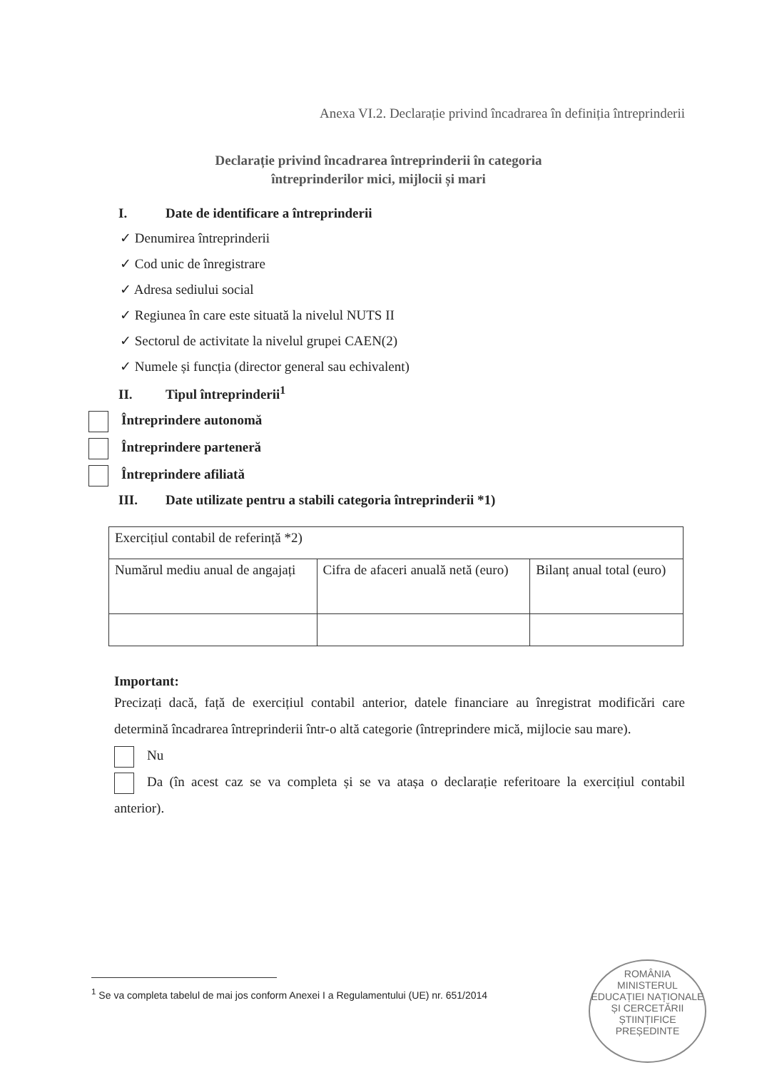Anexa VI.2. Declarație privind încadrarea în definiția întreprinderii
Declarație privind încadrarea întreprinderii în categoria
întreprinderilor mici, mijlocii și mari
I. Date de identificare a întreprinderii
✓ Denumirea întreprinderii
✓ Cod unic de înregistrare
✓ Adresa sediului social
✓ Regiunea în care este situată la nivelul NUTS II
✓ Sectorul de activitate la nivelul grupei CAEN(2)
✓ Numele și funcția (director general sau echivalent)
II. Tipul întreprinderii<sup>1</sup>
Întreprindere autonomă
Întreprindere parteneră
Întreprindere afiliată
III. Date utilizate pentru a stabili categoria întreprinderii *1)
| Exercițiul contabil de referință *2) | | |
| Numărul mediu anual de angajați | Cifra de afaceri anuală netă (euro) | Bilanț anual total (euro) |
Important:
Precizați dacă, față de exercițiul contabil anterior, datele financiare au înregistrat modificări care determină încadrarea întreprinderii într-o altă categorie (întreprindere mică, mijlocie sau mare).
Nu
Da (în acest caz se va completa și se va atașa o declarație referitoare la exercițiul contabil anterior).
<sup>1</sup> Se va completa tabelul de mai jos conform Anexei I a Regulamentului (UE) nr. 651/2014
ROMÂNIA
MINISTERUL EDUCAȚIEI NAȚIONALE ȘI CERCETĂRII ȘTIINȚIFICE
PREȘEDINTE